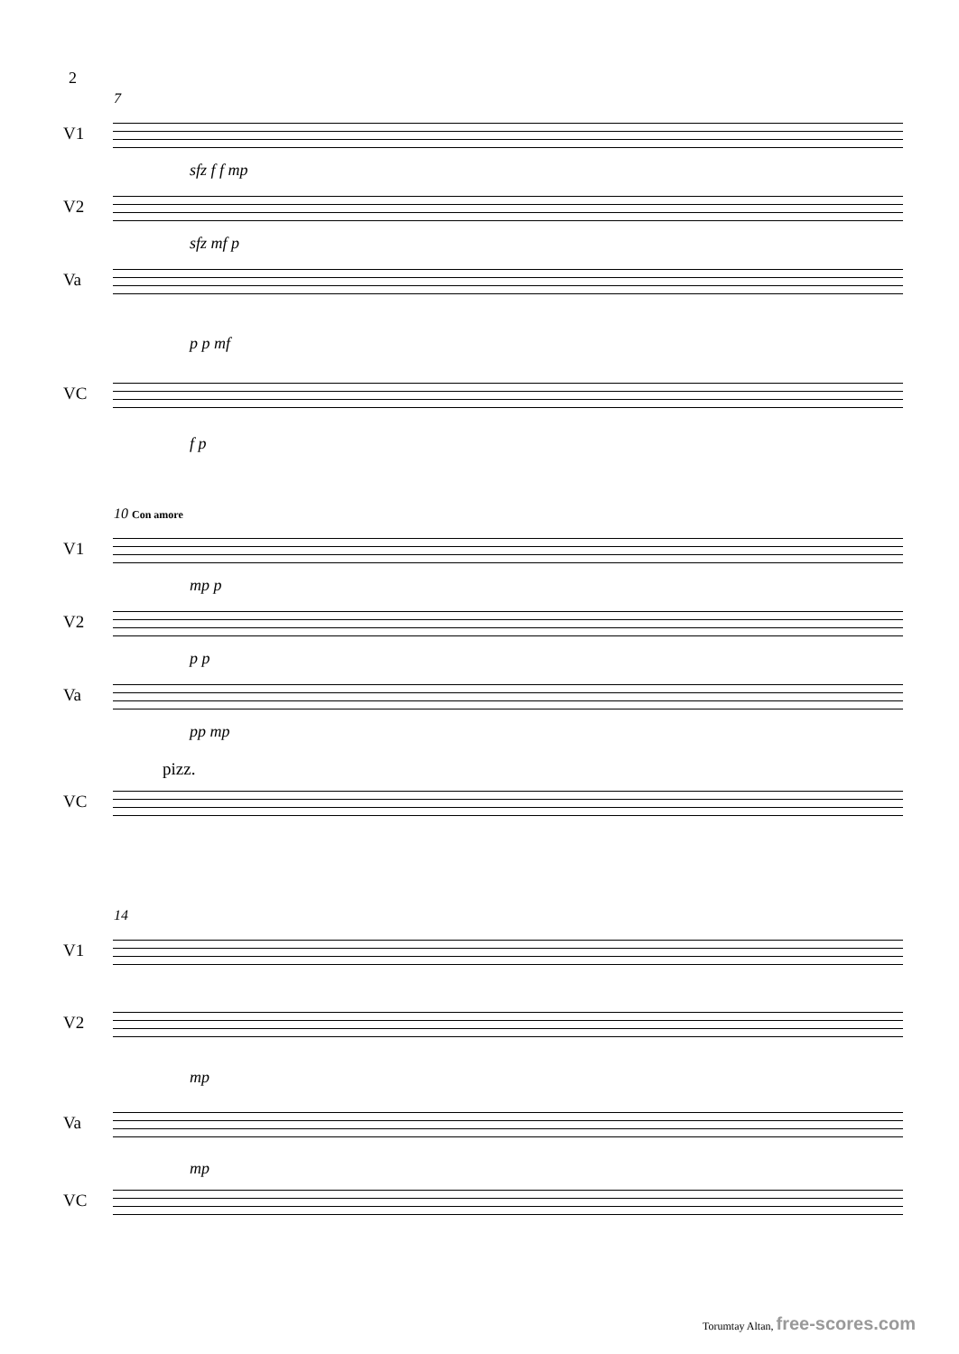2
7
V1
sfz f f mp
V2
sfz mf p
Va
p p mf
VC
f p
10 Con amore
V1
mp p
V2
p p
Va
pp mp
pizz.
VC
14
V1
V2
mp
Va
mp
VC
Torumtay Altan, free-scores.com